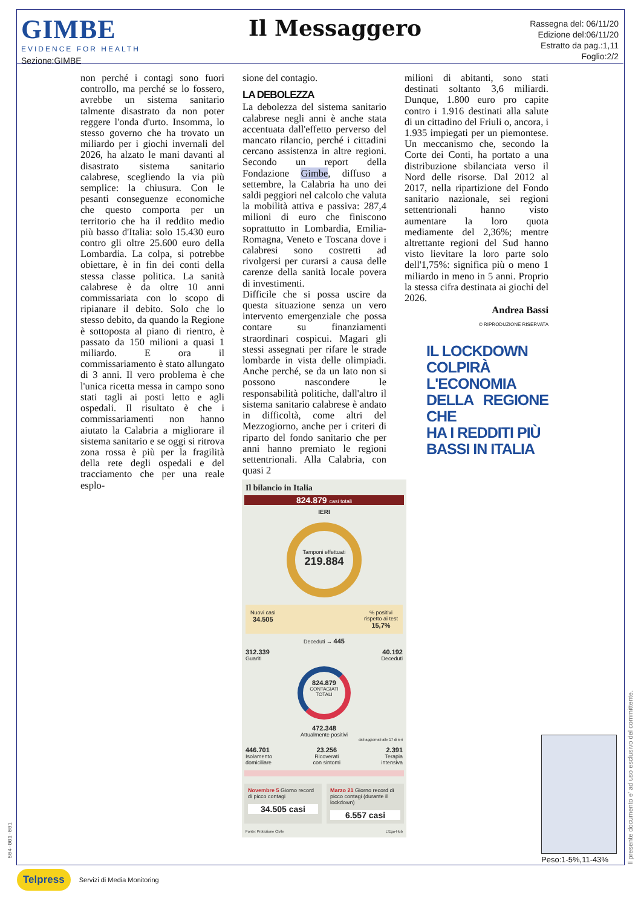GIMBE
EVIDENCE FOR HEALTH
Sezione:GIMBE
Il Messaggero
Rassegna del: 06/11/20
Edizione del:06/11/20
Estratto da pag.:1,11
Foglio:2/2
non perché i contagi sono fuori controllo, ma perché se lo fossero, avrebbe un sistema sanitario talmente disastrato da non poter reggere l'onda d'urto. Insomma, lo stesso governo che ha trovato un miliardo per i giochi invernali del 2026, ha alzato le mani davanti al disastrato sistema sanitario calabrese, scegliendo la via più semplice: la chiusura. Con le pesanti conseguenze economiche che questo comporta per un territorio che ha il reddito medio più basso d'Italia: solo 15.430 euro contro gli oltre 25.600 euro della Lombardia. La colpa, si potrebbe obiettare, è in fin dei conti della stessa classe politica. La sanità calabrese è da oltre 10 anni commissariata con lo scopo di ripianare il debito. Solo che lo stesso debito, da quando la Regione è sottoposta al piano di rientro, è passato da 150 milioni a quasi 1 miliardo. E ora il commissariamento è stato allungato di 3 anni. Il vero problema è che l'unica ricetta messa in campo sono stati tagli ai posti letto e agli ospedali. Il risultato è che i commissariamenti non hanno aiutato la Calabria a migliorare il sistema sanitario e se oggi si ritrova zona rossa è più per la fragilità della rete degli ospedali e del tracciamento che per una reale esplo-
sione del contagio.
LA DEBOLEZZA
La debolezza del sistema sanitario calabrese negli anni è anche stata accentuata dall'effetto perverso del mancato rilancio, perché i cittadini cercano assistenza in altre regioni. Secondo un report della Fondazione Gimbe, diffuso a settembre, la Calabria ha uno dei saldi peggiori nel calcolo che valuta la mobilità attiva e passiva: 287,4 milioni di euro che finiscono soprattutto in Lombardia, Emilia-Romagna, Veneto e Toscana dove i calabresi sono costretti ad rivolgersi per curarsi a causa delle carenze della sanità locale povera di investimenti.
Difficile che si possa uscire da questa situazione senza un vero intervento emergenziale che possa contare su finanziamenti straordinari cospicui. Magari gli stessi assegnati per rifare le strade lombarde in vista delle olimpiadi. Anche perché, se da un lato non si possono nascondere le responsabilità politiche, dall'altro il sistema sanitario calabrese è andato in difficoltà, come altri del Mezzogiorno, anche per i criteri di riparto del fondo sanitario che per anni hanno premiato le regioni settentrionali. Alla Calabria, con quasi 2
milioni di abitanti, sono stati destinati soltanto 3,6 miliardi. Dunque, 1.800 euro pro capite contro i 1.916 destinati alla salute di un cittadino del Friuli o, ancora, i 1.935 impiegati per un piemontese. Un meccanismo che, secondo la Corte dei Conti, ha portato a una distribuzione sbilanciata verso il Nord delle risorse. Dal 2012 al 2017, nella ripartizione del Fondo sanitario nazionale, sei regioni settentrionali hanno visto aumentare la loro quota mediamente del 2,36%; mentre altrettante regioni del Sud hanno visto lievitare la loro parte solo dell'1,75%: significa più o meno 1 miliardo in meno in 5 anni. Proprio la stessa cifra destinata ai giochi del 2026.
Andrea Bassi
© RIPRODUZIONE RISERVATA
IL LOCKDOWN
COLPIRÀ
L'ECONOMIA
DELLA REGIONE CHE
HA I REDDITI PIÙ
BASSI IN ITALIA
Il bilancio in Italia
824.879 casi totali
IERI
Tamponi effettuati
219.884
Nuovi casi
34.505
% positivi
rispetto ai test
15,7%
Deceduti → 445
312.339
Guariti
40.192
Deceduti
824.879
CONTAGIATI TOTALI
472.348
Attualmente positivi
dati aggiornati alle 17 di ieri
446.701
Isolamento
domiciliare
23.256
Ricoverati
con sintomi
2.391
Terapia
intensiva
Novembre 5 Giorno record di picco contagi
34.505 casi
Marzo 21 Giorno record di picco contagi (durante il lockdown)
6.557 casi
Fonte: Protezione Civile L'Ego-Hub
Peso:1-5%,11-43%
Il presente documento e' ad uso esclusivo del committente.
504-001-001
Telpress Servizi di Media Monitoring